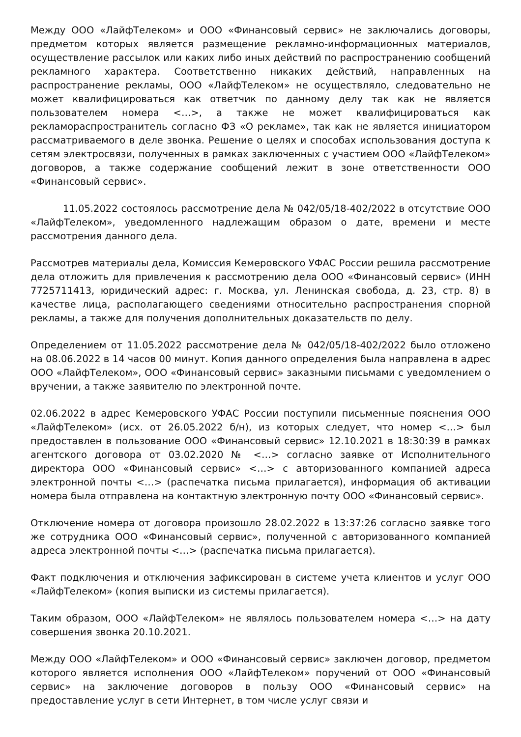Между ООО «ЛайфТелеком» и ООО «Финансовый сервис» не заключались договоры, предметом которых является размещение рекламно-информационных материалов, осуществление рассылок или каких либо иных действий по распространению сообщений рекламного характера. Соответственно никаких действий, направленных на распространение рекламы, ООО «ЛайфТелеком» не осуществляло, следовательно не может квалифицироваться как ответчик по данному делу так как не является пользователем номера <…>, а также не может квалифицироваться как рекламораспространитель согласно ФЗ «О рекламе», так как не является инициатором рассматриваемого в деле звонка. Решение о целях и способах использования доступа к сетям электросвязи, полученных в рамках заключенных с участием ООО «ЛайфТелеком» договоров, а также содержание сообщений лежит в зоне ответственности ООО «Финансовый сервис».
11.05.2022 состоялось рассмотрение дела № 042/05/18-402/2022 в отсутствие ООО «ЛайфТелеком», уведомленного надлежащим образом о дате, времени и месте рассмотрения данного дела.
Рассмотрев материалы дела, Комиссия Кемеровского УФАС России решила рассмотрение дела отложить для привлечения к рассмотрению дела ООО «Финансовый сервис» (ИНН 7725711413, юридический адрес: г. Москва, ул. Ленинская свобода, д. 23, стр. 8) в качестве лица, располагающего сведениями относительно распространения спорной рекламы, а также для получения дополнительных доказательств по делу.
Определением от 11.05.2022 рассмотрение дела № 042/05/18-402/2022 было отложено на 08.06.2022 в 14 часов 00 минут. Копия данного определения была направлена в адрес ООО «ЛайфТелеком», ООО «Финансовый сервис» заказными письмами с уведомлением о вручении, а также заявителю по электронной почте.
02.06.2022 в адрес Кемеровского УФАС России поступили письменные пояснения ООО «ЛайфТелеком» (исх. от 26.05.2022 б/н), из которых следует, что номер <…> был предоставлен в пользование ООО «Финансовый сервис» 12.10.2021 в 18:30:39 в рамках агентского договора от 03.02.2020 № <…> согласно заявке от Исполнительного директора ООО «Финансовый сервис» <…> с авторизованного компанией адреса электронной почты <…> (распечатка письма прилагается), информация об активации номера была отправлена на контактную электронную почту ООО «Финансовый сервис».
Отключение номера от договора произошло 28.02.2022 в 13:37:26 согласно заявке того же сотрудника ООО «Финансовый сервис», полученной с авторизованного компанией адреса электронной почты <…> (распечатка письма прилагается).
Факт подключения и отключения зафиксирован в системе учета клиентов и услуг ООО «ЛайфТелеком» (копия выписки из системы прилагается).
Таким образом, ООО «ЛайфТелеком» не являлось пользователем номера <…> на дату совершения звонка 20.10.2021.
Между ООО «ЛайфТелеком» и ООО «Финансовый сервис» заключен договор, предметом которого является исполнения ООО «ЛайфТелеком» поручений от ООО «Финансовый сервис» на заключение договоров в пользу ООО «Финансовый сервис» на предоставление услуг в сети Интернет, в том числе услуг связи и